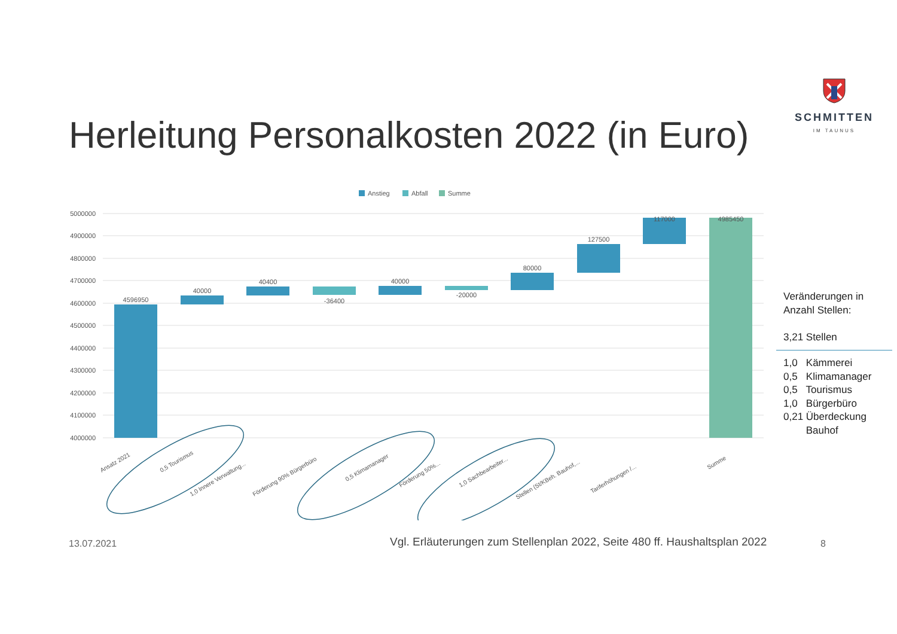SCHMITTEN
IM TAUNUS
Herleitung Personalkosten 2022 (in Euro)
Anstieg
Abfall
Summe
5000000
4900000
4800000
4700000
4600000
4500000
4400000
4300000
4200000
4100000
4000000
4596950
40000
40400
-36400
40000
-20000
80000
127500
117000
4985450
Ansatz 2021
0,5 Tourismus
1,0 Innere Verwaltung...
Förderung 90% Bürgerbüro
0,5 Klimamanager
Förderung 50%...
1,0 Sachbearbeiter...
Stellen (St/KBeh. Bauhof,...
Tariferhöhungen /...
Summe
Veränderungen in Anzahl Stellen:
3,21 Stellen
1,0 Kämmerei
0,5 Klimamanager
0,5 Tourismus
1,0 Bürgerbüro
0,21 Überdeckung
Bauhof
13.07.2021
Vgl. Erläuterungen zum Stellenplan 2022, Seite 480 ff. Haushaltsplan 2022
8